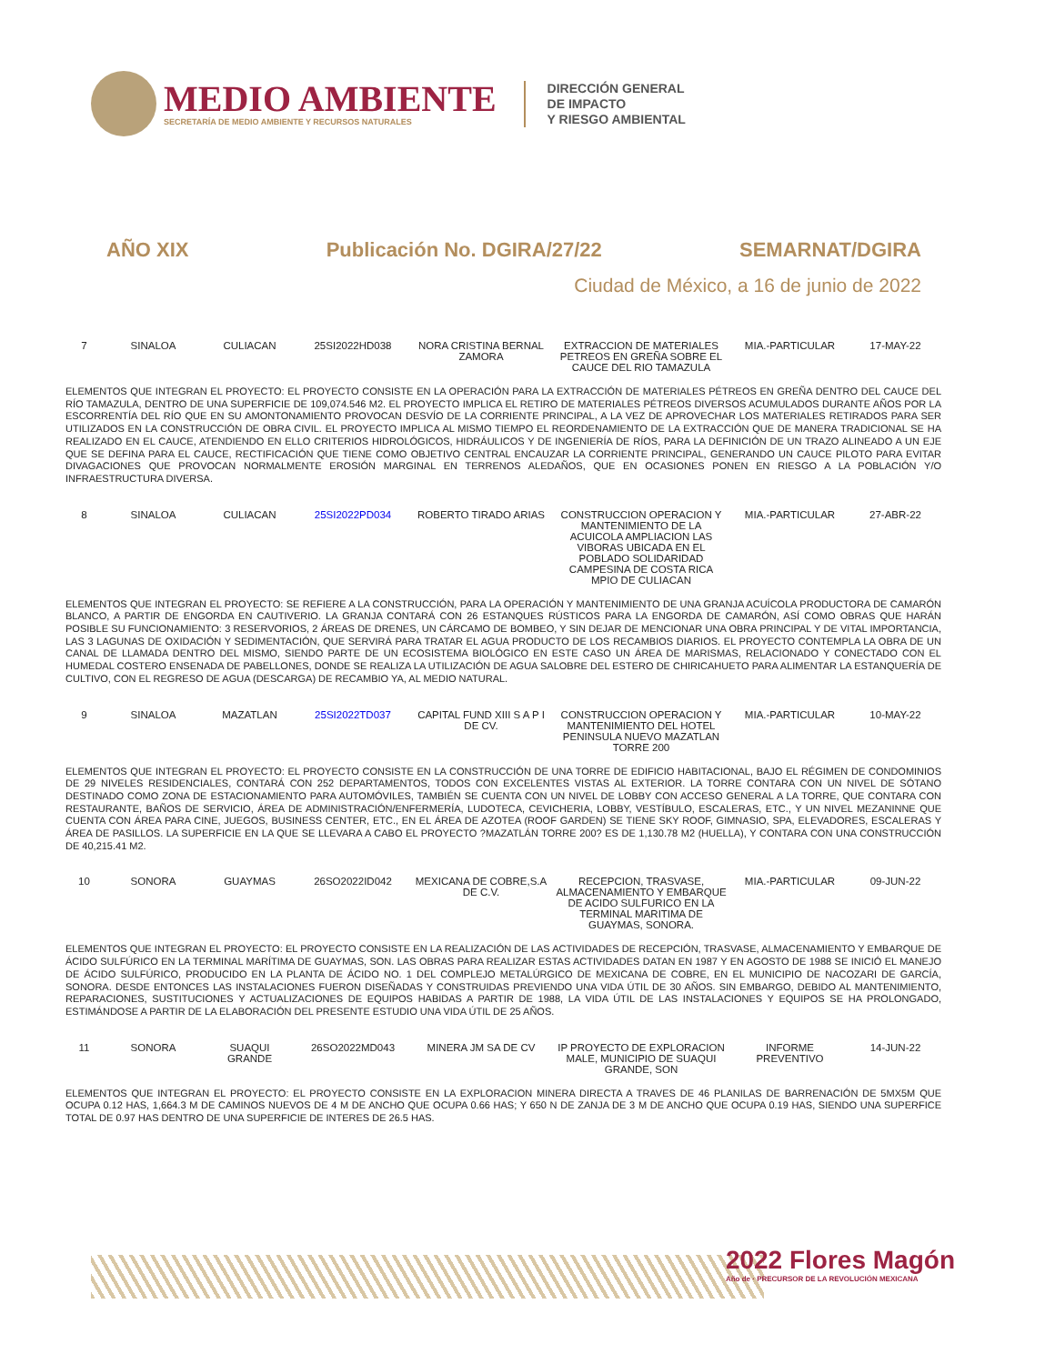MEDIO AMBIENTE
SECRETARÍA DE MEDIO AMBIENTE Y RECURSOS NATURALES
DIRECCIÓN GENERAL
DE IMPACTO
Y RIESGO AMBIENTAL
AÑO XIX Publicación No. DGIRA/27/22 SEMARNAT/DGIRA
Ciudad de México, a 16 de junio de 2022
| 7 | SINALOA | CULIACAN | 25SI2022HD038 | NORA CRISTINA BERNAL ZAMORA | EXTRACCION DE MATERIALES PETREOS EN GREÑA SOBRE EL CAUCE DEL RIO TAMAZULA | MIA.-PARTICULAR | 17-MAY-22 |
ELEMENTOS QUE INTEGRAN EL PROYECTO: EL PROYECTO CONSISTE EN LA OPERACIÓN PARA LA EXTRACCIÓN DE MATERIALES PÉTREOS EN GREÑA DENTRO DEL CAUCE DEL RÍO TAMAZULA, DENTRO DE UNA SUPERFICIE DE 109,074.546 M2. EL PROYECTO IMPLICA EL RETIRO DE MATERIALES PÉTREOS DIVERSOS ACUMULADOS DURANTE AÑOS POR LA ESCORRENTÍA DEL RÍO QUE EN SU AMONTONAMIENTO PROVOCAN DESVÍO DE LA CORRIENTE PRINCIPAL, A LA VEZ DE APROVECHAR LOS MATERIALES RETIRADOS PARA SER UTILIZADOS EN LA CONSTRUCCIÓN DE OBRA CIVIL. EL PROYECTO IMPLICA AL MISMO TIEMPO EL REORDENAMIENTO DE LA EXTRACCIÓN QUE DE MANERA TRADICIONAL SE HA REALIZADO EN EL CAUCE, ATENDIENDO EN ELLO CRITERIOS HIDROLÓGICOS, HIDRÁULICOS Y DE INGENIERÍA DE RÍOS, PARA LA DEFINICIÓN DE UN TRAZO ALINEADO A UN EJE QUE SE DEFINA PARA EL CAUCE, RECTIFICACIÓN QUE TIENE COMO OBJETIVO CENTRAL ENCAUZAR LA CORRIENTE PRINCIPAL, GENERANDO UN CAUCE PILOTO PARA EVITAR DIVAGACIONES QUE PROVOCAN NORMALMENTE EROSIÓN MARGINAL EN TERRENOS ALEDAÑOS, QUE EN OCASIONES PONEN EN RIESGO A LA POBLACIÓN Y/O INFRAESTRUCTURA DIVERSA.
| 8 | SINALOA | CULIACAN | 25SI2022PD034 | ROBERTO TIRADO ARIAS | CONSTRUCCION OPERACION Y MANTENIMIENTO DE LA ACUICOLA AMPLIACION LAS VIBORAS UBICADA EN EL POBLADO SOLIDARIDAD CAMPESINA DE COSTA RICA MPIO DE CULIACAN | MIA.-PARTICULAR | 27-ABR-22 |
ELEMENTOS QUE INTEGRAN EL PROYECTO: SE REFIERE A LA CONSTRUCCIÓN, PARA LA OPERACIÓN Y MANTENIMIENTO DE UNA GRANJA ACUÍCOLA PRODUCTORA DE CAMARÓN BLANCO, A PARTIR DE ENGORDA EN CAUTIVERIO. LA GRANJA CONTARÁ CON 26 ESTANQUES RÚSTICOS PARA LA ENGORDA DE CAMARÓN, ASÍ COMO OBRAS QUE HARÁN POSIBLE SU FUNCIONAMIENTO: 3 RESERVORIOS, 2 ÁREAS DE DRENES, UN CÁRCAMO DE BOMBEO, Y SIN DEJAR DE MENCIONAR UNA OBRA PRINCIPAL Y DE VITAL IMPORTANCIA, LAS 3 LAGUNAS DE OXIDACIÓN Y SEDIMENTACIÓN, QUE SERVIRÁ PARA TRATAR EL AGUA PRODUCTO DE LOS RECAMBIOS DIARIOS. EL PROYECTO CONTEMPLA LA OBRA DE UN CANAL DE LLAMADA DENTRO DEL MISMO, SIENDO PARTE DE UN ECOSISTEMA BIOLÓGICO EN ESTE CASO UN ÁREA DE MARISMAS, RELACIONADO Y CONECTADO CON EL HUMEDAL COSTERO ENSENADA DE PABELLONES, DONDE SE REALIZA LA UTILIZACIÓN DE AGUA SALOBRE DEL ESTERO DE CHIRICAHUETO PARA ALIMENTAR LA ESTANQUERÍA DE CULTIVO, CON EL REGRESO DE AGUA (DESCARGA) DE RECAMBIO YA, AL MEDIO NATURAL.
| 9 | SINALOA | MAZATLAN | 25SI2022TD037 | CAPITAL FUND XIII S A P I DE CV. | CONSTRUCCION OPERACION Y MANTENIMIENTO DEL HOTEL PENINSULA NUEVO MAZATLAN TORRE 200 | MIA.-PARTICULAR | 10-MAY-22 |
ELEMENTOS QUE INTEGRAN EL PROYECTO: EL PROYECTO CONSISTE EN LA CONSTRUCCIÓN DE UNA TORRE DE EDIFICIO HABITACIONAL, BAJO EL RÉGIMEN DE CONDOMINIOS DE 29 NIVELES RESIDENCIALES, CONTARÁ CON 252 DEPARTAMENTOS, TODOS CON EXCELENTES VISTAS AL EXTERIOR. LA TORRE CONTARA CON UN NIVEL DE SÓTANO DESTINADO COMO ZONA DE ESTACIONAMIENTO PARA AUTOMÓVILES, TAMBIÉN SE CUENTA CON UN NIVEL DE LOBBY CON ACCESO GENERAL A LA TORRE, QUE CONTARA CON RESTAURANTE, BAÑOS DE SERVICIO, ÁREA DE ADMINISTRACIÓN/ENFERMERÍA, LUDOTECA, CEVICHERIA, LOBBY, VESTÍBULO, ESCALERAS, ETC., Y UN NIVEL MEZANINNE QUE CUENTA CON ÁREA PARA CINE, JUEGOS, BUSINESS CENTER, ETC., EN EL ÁREA DE AZOTEA (ROOF GARDEN) SE TIENE SKY ROOF, GIMNASIO, SPA, ELEVADORES, ESCALERAS Y ÁREA DE PASILLOS. LA SUPERFICIE EN LA QUE SE LLEVARA A CABO EL PROYECTO ?MAZATLÁN TORRE 200? ES DE 1,130.78 M2 (HUELLA), Y CONTARA CON UNA CONSTRUCCIÓN DE 40,215.41 M2.
| 10 | SONORA | GUAYMAS | 26SO2022ID042 | MEXICANA DE COBRE,S.A DE C.V. | RECEPCION, TRASVASE, ALMACENAMIENTO Y EMBARQUE DE ACIDO SULFURICO EN LA TERMINAL MARITIMA DE GUAYMAS, SONORA. | MIA.-PARTICULAR | 09-JUN-22 |
ELEMENTOS QUE INTEGRAN EL PROYECTO: EL PROYECTO CONSISTE EN LA REALIZACIÓN DE LAS ACTIVIDADES DE RECEPCIÓN, TRASVASE, ALMACENAMIENTO Y EMBARQUE DE ÁCIDO SULFÚRICO EN LA TERMINAL MARÍTIMA DE GUAYMAS, SON. LAS OBRAS PARA REALIZAR ESTAS ACTIVIDADES DATAN EN 1987 Y EN AGOSTO DE 1988 SE INICIÓ EL MANEJO DE ÁCIDO SULFÚRICO, PRODUCIDO EN LA PLANTA DE ÁCIDO NO. 1 DEL COMPLEJO METALÚRGICO DE MEXICANA DE COBRE, EN EL MUNICIPIO DE NACOZARI DE GARCÍA, SONORA. DESDE ENTONCES LAS INSTALACIONES FUERON DISEÑADAS Y CONSTRUIDAS PREVIENDO UNA VIDA ÚTIL DE 30 AÑOS. SIN EMBARGO, DEBIDO AL MANTENIMIENTO, REPARACIONES, SUSTITUCIONES Y ACTUALIZACIONES DE EQUIPOS HABIDAS A PARTIR DE 1988, LA VIDA ÚTIL DE LAS INSTALACIONES Y EQUIPOS SE HA PROLONGADO, ESTIMÁNDOSE A PARTIR DE LA ELABORACIÓN DEL PRESENTE ESTUDIO UNA VIDA ÚTIL DE 25 AÑOS.
| 11 | SONORA | SUAQUI GRANDE | 26SO2022MD043 | MINERA JM SA DE CV | IP PROYECTO DE EXPLORACION MALE, MUNICIPIO DE SUAQUI GRANDE, SON | INFORME PREVENTIVO | 14-JUN-22 |
ELEMENTOS QUE INTEGRAN EL PROYECTO: EL PROYECTO CONSISTE EN LA EXPLORACION MINERA DIRECTA A TRAVES DE 46 PLANILAS DE BARRENACIÓN DE 5MX5M QUE OCUPA 0.12 HAS, 1,664.3 M DE CAMINOS NUEVOS DE 4 M DE ANCHO QUE OCUPA 0.66 HAS; Y 650 N DE ZANJA DE 3 M DE ANCHO QUE OCUPA 0.19 HAS, SIENDO UNA SUPERFICE TOTAL DE 0.97 HAS DENTRO DE UNA SUPERFICIE DE INTERES DE 26.5 HAS.
2022 Flores Magón
Año de · PRECURSOR DE LA REVOLUCIÓN MEXICANA